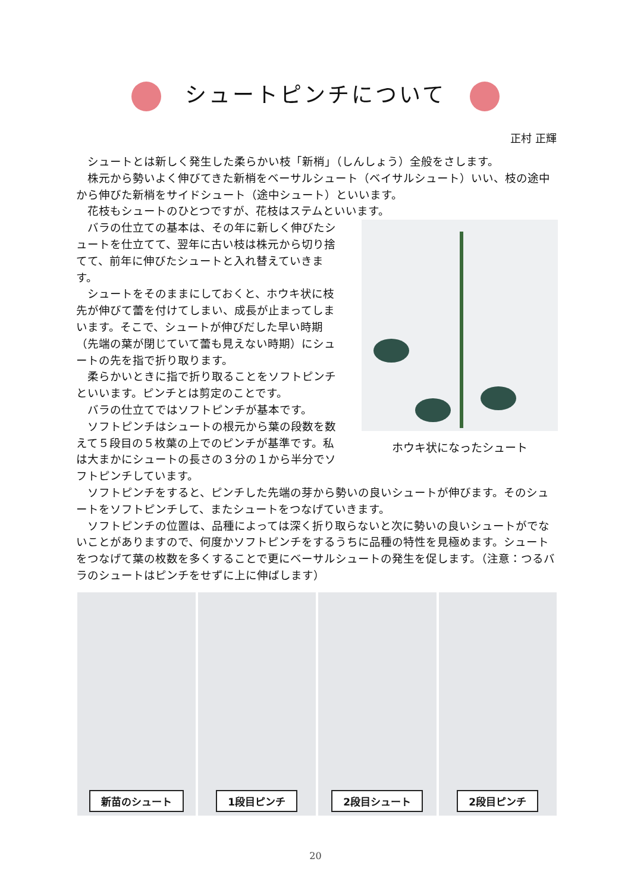シュートピンチについて
正村 正輝
シュートとは新しく発生した柔らかい枝「新梢」（しんしょう）全般をさします。
株元から勢いよく伸びてきた新梢をベーサルシュート（ベイサルシュート）いい、枝の途中から伸びた新梢をサイドシュート（途中シュート）といいます。
花枝もシュートのひとつですが、花枝はステムといいます。
ホウキ状になったシュート
バラの仕立ての基本は、その年に新しく伸びたシュートを仕立てて、翌年に古い枝は株元から切り捨てて、前年に伸びたシュートと入れ替えていきます。
シュートをそのままにしておくと、ホウキ状に枝先が伸びて蕾を付けてしまい、成長が止まってしまいます。そこで、シュートが伸びだした早い時期（先端の葉が閉じていて蕾も見えない時期）にシュートの先を指で折り取ります。
柔らかいときに指で折り取ることをソフトピンチといいます。ピンチとは剪定のことです。
バラの仕立てではソフトピンチが基本です。
ソフトピンチはシュートの根元から葉の段数を数えて５段目の５枚葉の上でのピンチが基準です。私は大まかにシュートの長さの３分の１から半分でソフトピンチしています。
ソフトピンチをすると、ピンチした先端の芽から勢いの良いシュートが伸びます。そのシュートをソフトピンチして、またシュートをつなげていきます。
ソフトピンチの位置は、品種によっては深く折り取らないと次に勢いの良いシュートがでないことがありますので、何度かソフトピンチをするうちに品種の特性を見極めます。シュートをつなげて葉の枚数を多くすることで更にベーサルシュートの発生を促します。（注意：つるバラのシュートはピンチをせずに上に伸ばします）
新苗のシュート 1段目ピンチ 2段目シュート 2段目ピンチ
20